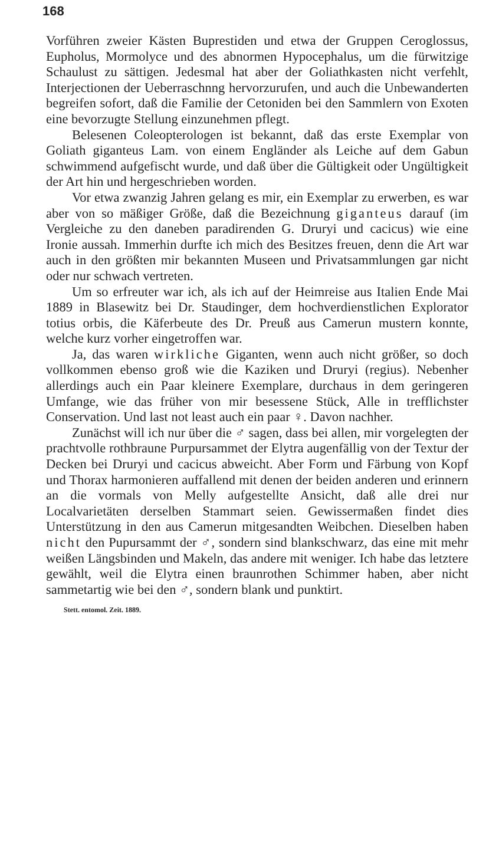168
Vorführen zweier Kästen Buprestiden und etwa der Gruppen Ceroglossus, Eupholus, Mormolyce und des abnormen Hypocephalus, um die fürwitzige Schaulust zu sättigen. Jedesmal hat aber der Goliathkasten nicht verfehlt, Interjectionen der Ueberraschnng hervorzurufen, und auch die Unbewanderten begreifen sofort, daß die Familie der Cetoniden bei den Sammlern von Exoten eine bevorzugte Stellung einzunehmen pflegt.
Belesenen Coleopterologen ist bekannt, daß das erste Exemplar von Goliath giganteus Lam. von einem Engländer als Leiche auf dem Gabun schwimmend aufgefischt wurde, und daß über die Gültigkeit oder Ungültigkeit der Art hin und hergeschrieben worden.
Vor etwa zwanzig Jahren gelang es mir, ein Exemplar zu erwerben, es war aber von so mäßiger Größe, daß die Bezeichnung giganteus darauf (im Vergleiche zu den daneben paradirenden G. Druryi und cacicus) wie eine Ironie aussah. Immerhin durfte ich mich des Besitzes freuen, denn die Art war auch in den größten mir bekannten Museen und Privatsammlungen gar nicht oder nur schwach vertreten.
Um so erfreuter war ich, als ich auf der Heimreise aus Italien Ende Mai 1889 in Blasewitz bei Dr. Staudinger, dem hochverdienstlichen Explorator totius orbis, die Käferbeute des Dr. Preuß aus Camerun mustern konnte, welche kurz vorher eingetroffen war.
Ja, das waren wirkliche Giganten, wenn auch nicht größer, so doch vollkommen ebenso groß wie die Kaziken und Druryi (regius). Nebenher allerdings auch ein Paar kleinere Exemplare, durchaus in dem geringeren Umfange, wie das früher von mir besessene Stück, Alle in trefflichster Conservation. Und last not least auch ein paar ♀. Davon nachher.
Zunächst will ich nur über die ♂ sagen, dass bei allen, mir vorgelegten der prachtvolle rothbraune Purpursammet der Elytra augenfällig von der Textur der Decken bei Druryi und cacicus abweicht. Aber Form und Färbung von Kopf und Thorax harmonieren auffallend mit denen der beiden anderen und erinnern an die vormals von Melly aufgestellte Ansicht, daß alle drei nur Localvarietäten derselben Stammart seien. Gewissermaßen findet dies Unterstützung in den aus Camerun mitgesandten Weibchen. Dieselben haben nicht den Pupursammt der ♂, sondern sind blankschwarz, das eine mit mehr weißen Längsbinden und Makeln, das andere mit weniger. Ich habe das letztere gewählt, weil die Elytra einen braunrothen Schimmer haben, aber nicht sammetartig wie bei den ♂, sondern blank und punktirt.
Stett. entomol. Zeit. 1889.